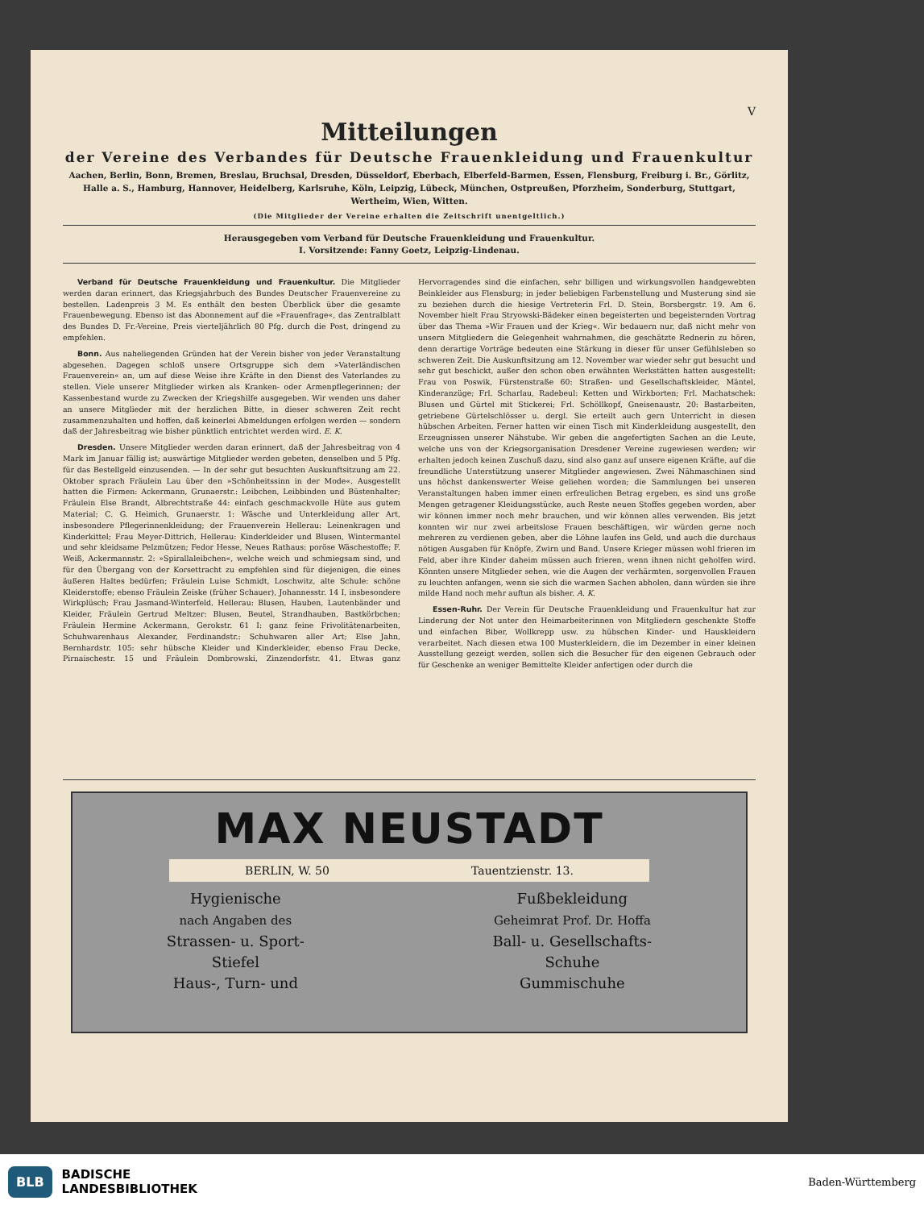V
Mitteilungen
der Vereine des Verbandes für Deutsche Frauenkleidung und Frauenkultur
Aachen, Berlin, Bonn, Bremen, Breslau, Bruchsal, Dresden, Düsseldorf, Eberbach, Elberfeld-Barmen, Essen, Flensburg, Freiburg i. Br., Görlitz, Halle a. S., Hamburg, Hannover, Heidelberg, Karlsruhe, Köln, Leipzig, Lübeck, München, Ostpreußen, Pforzheim, Sonderburg, Stuttgart, Wertheim, Wien, Witten.
(Die Mitglieder der Vereine erhalten die Zeitschrift unentgeltlich.)
Herausgegeben vom Verband für Deutsche Frauenkleidung und Frauenkultur.
I. Vorsitzende: Fanny Goetz, Leipzig-Lindenau.
Verband für Deutsche Frauenkleidung und Frauenkultur. Die Mitglieder werden daran erinnert, das Kriegsjahrbuch des Bundes Deutscher Frauenvereine zu bestellen. Ladenpreis 3 M. Es enthält den besten Überblick über die gesamte Frauenbewegung. Ebenso ist das Abonnement auf die »Frauenfrage«, das Zentralblatt des Bundes D. Fr.-Vereine, Preis vierteljährlich 80 Pfg. durch die Post, dringend zu empfehlen.
Bonn. Aus naheliegenden Gründen hat der Verein bisher von jeder Veranstaltung abgesehen. Dagegen schloß unsere Ortsgruppe sich dem »Vaterländischen Frauenverein« an, um auf diese Weise ihre Kräfte in den Dienst des Vaterlandes zu stellen. Viele unserer Mitglieder wirken als Kranken- oder Armenpflegerinnen; der Kassenbestand wurde zu Zwecken der Kriegshilfe ausgegeben. Wir wenden uns daher an unsere Mitglieder mit der herzlichen Bitte, in dieser schweren Zeit recht zusammenzuhalten und hoffen, daß keinerlei Abmeldungen erfolgen werden — sondern daß der Jahresbeitrag wie bisher pünktlich entrichtet werden wird. E. K.
Dresden. Unsere Mitglieder werden daran erinnert, daß der Jahresbeitrag von 4 Mark im Januar fällig ist; auswärtige Mitglieder werden gebeten, denselben und 5 Pfg. für das Bestellgeld einzusenden. — In der sehr gut besuchten Auskunftsitzung am 22. Oktober sprach Fräulein Lau über den »Schönheitssinn in der Mode«. Ausgestellt hatten die Firmen: Ackermann, Grunaerstr.: Leibchen, Leibbinden und Büstenhalter; Fräulein Else Brandt, Albrechtstraße 44: einfach geschmackvolle Hüte aus gutem Material; C. G. Heimich, Grunaerstr. 1: Wäsche und Unterkleidung aller Art, insbesondere Pflegerinnenkleidung; der Frauenverein Hellerau: Leinenkragen und Kinderkittel; Frau Meyer-Dittrich, Hellerau: Kinderkleider und Blusen, Wintermantel und sehr kleidsame Pelzmützen; Fedor Hesse, Neues Rathaus: poröse Wäschestoffe; F. Weiß, Ackermannstr. 2: »Spirallaleibchen«, welche weich und schmiegsam sind, und für den Übergang von der Korsettracht zu empfehlen sind für diejenigen, die eines äußeren Haltes bedürfen; Fräulein Luise Schmidt, Loschwitz, alte Schule: schöne Kleiderstoffe; ebenso Fräulein Zeiske (früher Schauer), Johannesstr. 14 I, insbesondere Wirkplüsch; Frau Jasmand-Winterfeld, Hellerau: Blusen, Hauben, Lautenbänder und Kleider, Fräulein Gertrud Meltzer: Blusen, Beutel, Strandhauben, Bastkörbchen; Fräulein Hermine Ackermann, Gerokstr. 61 I: ganz feine Frivolitätenarbeiten, Schuhwarenhaus Alexander, Ferdinandstr.: Schuhwaren aller Art; Else Jahn, Bernhardstr. 105: sehr hübsche Kleider und Kinderkleider, ebenso Frau Decke, Pirnaischestr. 15 und Fräulein Dombrowski, Zinzendorfstr. 41. Etwas ganz Hervorragendes sind die einfachen, sehr billigen und wirkungsvollen handgewebten Beinkleider aus Flensburg; in jeder beliebigen Farbenstellung und Musterung sind sie zu beziehen durch die hiesige Vertreterin Frl. D. Stein, Borsbergstr. 19. Am 6. November hielt Frau Stryowski-Bädeker einen begeisterten und begeisternden Vortrag über das Thema »Wir Frauen und der Krieg«. Wir bedauern nur, daß nicht mehr von unsern Mitgliedern die Gelegenheit wahrnahmen, die geschätzte Rednerin zu hören, denn derartige Vorträge bedeuten eine Stärkung in dieser für unser Gefühlsleben so schweren Zeit. Die Auskunftsitzung am 12. November war wieder sehr gut besucht und sehr gut beschickt, außer den schon oben erwähnten Werkstätten hatten ausgestellt: Frau von Poswik, Fürstenstraße 60: Straßen- und Gesellschaftskleider, Mäntel, Kinderanzüge; Frl. Scharlau, Radebeul: Ketten und Wirkborten; Frl. Machatschek: Blusen und Gürtel mit Stickerei; Frl. Schöllkopf, Gneisenaustr. 20: Bastarbeiten, getriebene Gürtelschlösser u. dergl. Sie erteilt auch gern Unterricht in diesen hübschen Arbeiten. Ferner hatten wir einen Tisch mit Kinderkleidung ausgestellt, den Erzeugnissen unserer Nähstube. Wir geben die angefertigten Sachen an die Leute, welche uns von der Kriegsorganisation Dresdener Vereine zugewiesen werden; wir erhalten jedoch keinen Zuschuß dazu, sind also ganz auf unsere eigenen Kräfte, auf die freundliche Unterstützung unserer Mitglieder angewiesen. Zwei Nähmaschinen sind uns höchst dankenswerter Weise geliehen worden; die Sammlungen bei unseren Veranstaltungen haben immer einen erfreulichen Betrag ergeben, es sind uns große Mengen getragener Kleidungsstücke, auch Reste neuen Stoffes gegeben worden, aber wir können immer noch mehr brauchen, und wir können alles verwenden. Bis jetzt konnten wir nur zwei arbeitslose Frauen beschäftigen, wir würden gerne noch mehreren zu verdienen geben, aber die Löhne laufen ins Geld, und auch die durchaus nötigen Ausgaben für Knöpfe, Zwirn und Band. Unsere Krieger müssen wohl frieren im Feld, aber ihre Kinder daheim müssen auch frieren, wenn ihnen nicht geholfen wird. Könnten unsere Mitglieder sehen, wie die Augen der verhärmten, sorgenvollen Frauen zu leuchten anfangen, wenn sie sich die warmen Sachen abholen, dann würden sie ihre milde Hand noch mehr auftun als bisher. A. K.
Essen-Ruhr. Der Verein für Deutsche Frauenkleidung und Frauenkultur hat zur Linderung der Not unter den Heimarbeiterinnen von Mitgliedern geschenkte Stoffe und einfachen Biber, Wollkrepp usw. zu hübschen Kinder- und Hauskleidern verarbeitet. Nach diesen etwa 100 Musterkleidern, die im Dezember in einer kleinen Ausstellung gezeigt werden, sollen sich die Besucher für den eigenen Gebrauch oder für Geschenke an weniger Bemittelte Kleider anfertigen oder durch die
MAX NEUSTADT
BERLIN, W. 50 Tauentzienstr. 13.
Hygienische
nach Angaben des
Strassen- u. Sport-
Stiefel
Haus-, Turn- und
Fußbekleidung
Geheimrat Prof. Dr. Hoffa
Ball- u. Gesellschafts-
Schuhe
Gummischuhe
BLB BADISCHE
LANDESBIBLIOTHEK
Baden-Württemberg